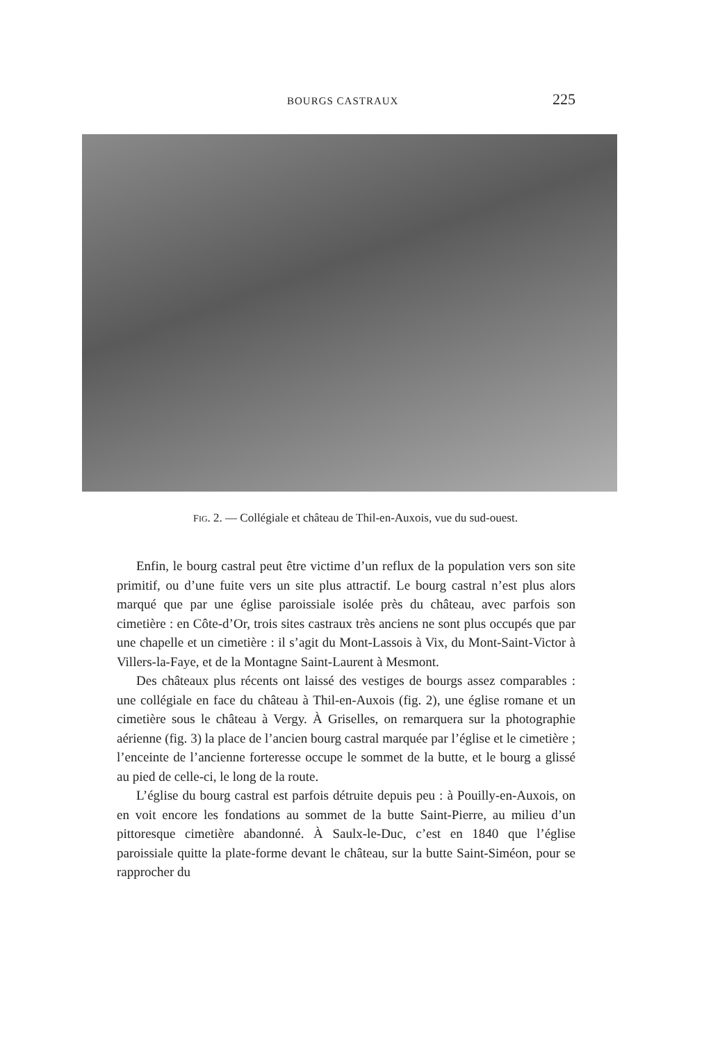BOURGS CASTRAUX 225
FIG. 2. — Collégiale et château de Thil-en-Auxois, vue du sud-ouest.
Enfin, le bourg castral peut être victime d’un reflux de la population vers son site primitif, ou d’une fuite vers un site plus attractif. Le bourg castral n’est plus alors marqué que par une église paroissiale isolée près du château, avec parfois son cimetière : en Côte-d’Or, trois sites castraux très anciens ne sont plus occupés que par une chapelle et un cimetière : il s’agit du Mont-Lassois à Vix, du Mont-Saint-Victor à Villers-la-Faye, et de la Montagne Saint-Laurent à Mesmont.
Des châteaux plus récents ont laissé des vestiges de bourgs assez comparables : une collégiale en face du château à Thil-en-Auxois (fig. 2), une église romane et un cimetière sous le château à Vergy. À Griselles, on remarquera sur la photographie aérienne (fig. 3) la place de l’ancien bourg castral marquée par l’église et le cimetière ; l’enceinte de l’ancienne forteresse occupe le sommet de la butte, et le bourg a glissé au pied de celle-ci, le long de la route.
L’église du bourg castral est parfois détruite depuis peu : à Pouilly-en-Auxois, on en voit encore les fondations au sommet de la butte Saint-Pierre, au milieu d’un pittoresque cimetière abandonné. À Saulx-le-Duc, c’est en 1840 que l’église paroissiale quitte la plate-forme devant le château, sur la butte Saint-Siméon, pour se rapprocher du